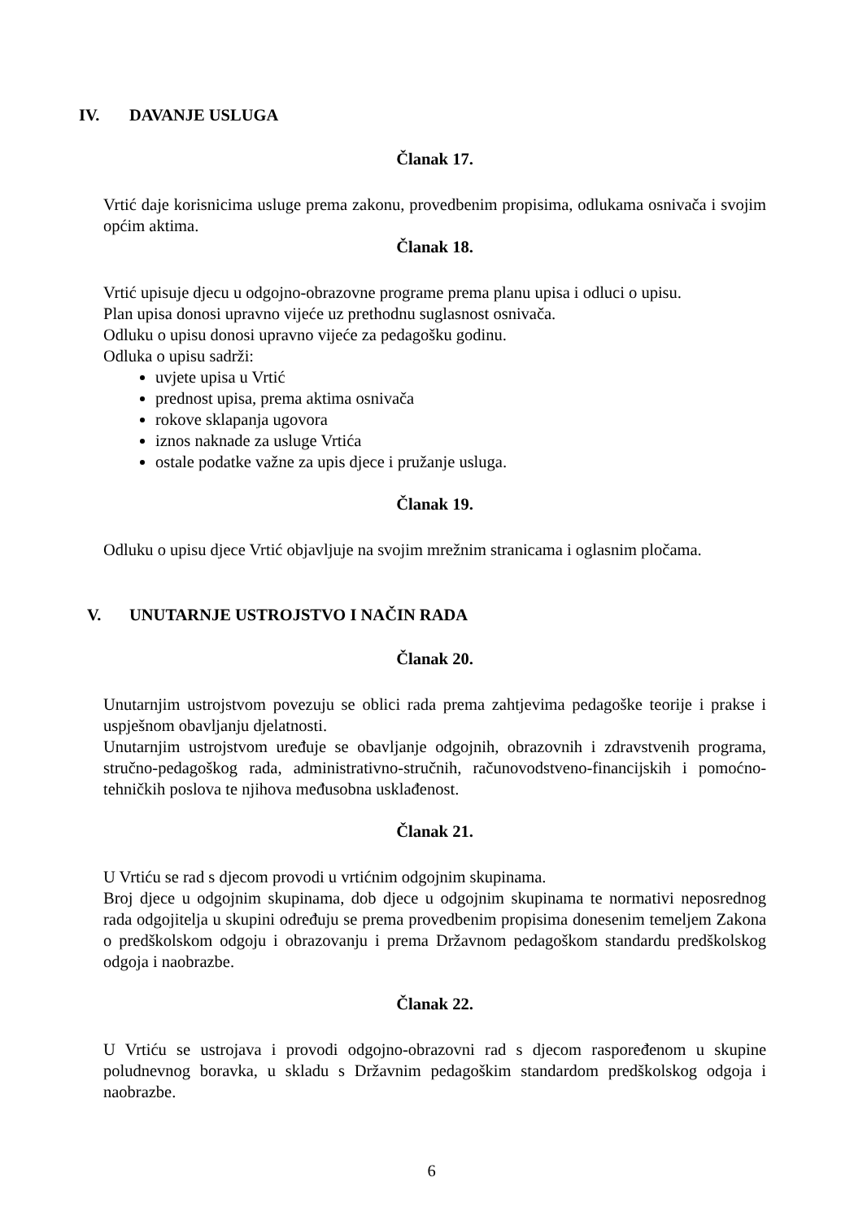IV. DAVANJE USLUGA
Članak 17.
Vrtić daje korisnicima usluge prema zakonu, provedbenim propisima, odlukama osnivača i svojim općim aktima.
Članak 18.
Vrtić upisuje djecu u odgojno-obrazovne programe prema planu upisa i odluci o upisu.
Plan upisa donosi upravno vijeće uz prethodnu suglasnost osnivača.
Odluku o upisu donosi upravno vijeće za pedagošku godinu.
Odluka o upisu sadrži:
uvjete upisa u Vrtić
prednost upisa, prema aktima osnivača
rokove sklapanja ugovora
iznos naknade za usluge Vrtića
ostale podatke važne za upis djece i pružanje usluga.
Članak 19.
Odluku o upisu djece Vrtić objavljuje na svojim mrežnim stranicama i oglasnim pločama.
V. UNUTARNJE USTROJSTVO I NAČIN RADA
Članak 20.
Unutarnjim ustrojstvom povezuju se oblici rada prema zahtjevima pedagoške teorije i prakse i uspješnom obavljanju djelatnosti.
Unutarnjim ustrojstvom uređuje se obavljanje odgojnih, obrazovnih i zdravstvenih programa, stručno-pedagoškog rada, administrativno-stručnih, računovodstveno-financijskih i pomoćno-tehničkih poslova te njihova međusobna usklađenost.
Članak 21.
U Vrtiću se rad s djecom provodi u vrtićnim odgojnim skupinama.
Broj djece u odgojnim skupinama, dob djece u odgojnim skupinama te normativi neposrednog rada odgojitelja u skupini određuju se prema provedbenim propisima donesenim temeljem Zakona o predškolskom odgoju i obrazovanju i prema Državnom pedagoškom standardu predškolskog odgoja i naobrazbe.
Članak 22.
U Vrtiću se ustrojava i provodi odgojno-obrazovni rad s djecom raspoređenom u skupine poludnevnog boravka, u skladu s Državnim pedagoškim standardom predškolskog odgoja i naobrazbe.
6